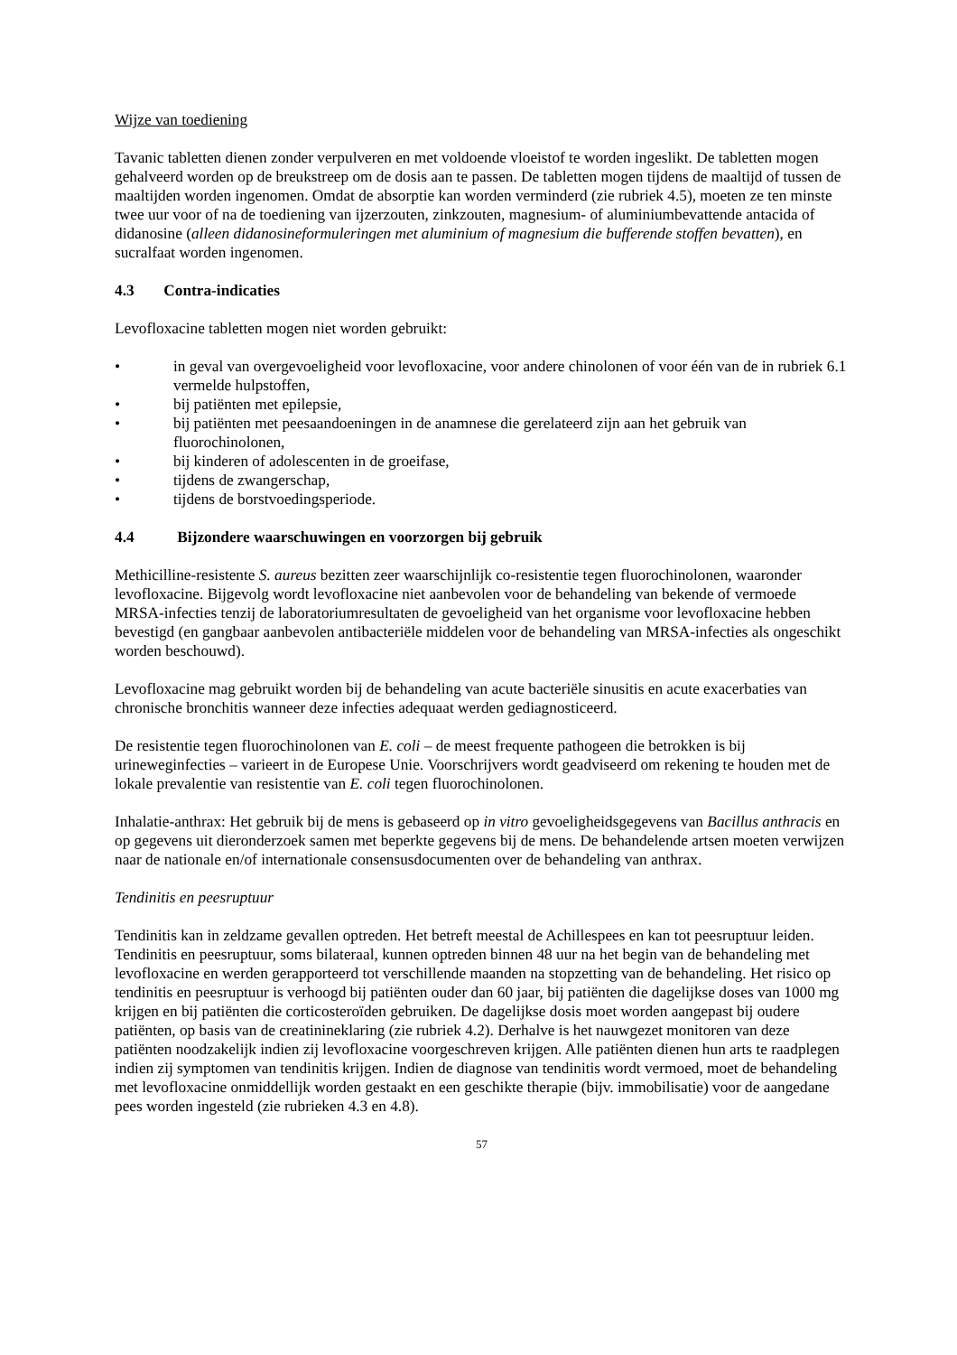Wijze van toediening
Tavanic tabletten dienen zonder verpulveren en met voldoende vloeistof te worden ingeslikt. De tabletten mogen gehalveerd worden op de breukstreep om de dosis aan te passen. De tabletten mogen tijdens de maaltijd of tussen de maaltijden worden ingenomen. Omdat de absorptie kan worden verminderd (zie rubriek 4.5), moeten ze ten minste twee uur voor of na de toediening van ijzerzouten, zinkzouten, magnesium- of aluminiumbevattende antacida of didanosine (alleen didanosineformuleringen met aluminium of magnesium die bufferende stoffen bevatten), en sucralfaat worden ingenomen.
4.3 Contra-indicaties
Levofloxacine tabletten mogen niet worden gebruikt:
• in geval van overgevoeligheid voor levofloxacine, voor andere chinolonen of voor één van de in rubriek 6.1 vermelde hulpstoffen,
• bij patiënten met epilepsie,
• bij patiënten met peesaandoeningen in de anamnese die gerelateerd zijn aan het gebruik van fluorochinolonen,
• bij kinderen of adolescenten in de groeifase,
• tijdens de zwangerschap,
• tijdens de borstvoedingsperiode.
4.4 Bijzondere waarschuwingen en voorzorgen bij gebruik
Methicilline-resistente S. aureus bezitten zeer waarschijnlijk co-resistentie tegen fluorochinolonen, waaronder levofloxacine. Bijgevolg wordt levofloxacine niet aanbevolen voor de behandeling van bekende of vermoede MRSA-infecties tenzij de laboratoriumresultaten de gevoeligheid van het organisme voor levofloxacine hebben bevestigd (en gangbaar aanbevolen antibacteriële middelen voor de behandeling van MRSA-infecties als ongeschikt worden beschouwd).
Levofloxacine mag gebruikt worden bij de behandeling van acute bacteriële sinusitis en acute exacerbaties van chronische bronchitis wanneer deze infecties adequaat werden gediagnosticeerd.
De resistentie tegen fluorochinolonen van E. coli – de meest frequente pathogeen die betrokken is bij urineweginfecties – varieert in de Europese Unie. Voorschrijvers wordt geadviseerd om rekening te houden met de lokale prevalentie van resistentie van E. coli tegen fluorochinolonen.
Inhalatie-anthrax: Het gebruik bij de mens is gebaseerd op in vitro gevoeligheidsgegevens van Bacillus anthracis en op gegevens uit dieronderzoek samen met beperkte gegevens bij de mens. De behandelende artsen moeten verwijzen naar de nationale en/of internationale consensusdocumenten over de behandeling van anthrax.
Tendinitis en peesruptuur
Tendinitis kan in zeldzame gevallen optreden. Het betreft meestal de Achillespees en kan tot peesruptuur leiden. Tendinitis en peesruptuur, soms bilateraal, kunnen optreden binnen 48 uur na het begin van de behandeling met levofloxacine en werden gerapporteerd tot verschillende maanden na stopzetting van de behandeling. Het risico op tendinitis en peesruptuur is verhoogd bij patiënten ouder dan 60 jaar, bij patiënten die dagelijkse doses van 1000 mg krijgen en bij patiënten die corticosteroïden gebruiken. De dagelijkse dosis moet worden aangepast bij oudere patiënten, op basis van de creatinineklaring (zie rubriek 4.2). Derhalve is het nauwgezet monitoren van deze patiënten noodzakelijk indien zij levofloxacine voorgeschreven krijgen. Alle patiënten dienen hun arts te raadplegen indien zij symptomen van tendinitis krijgen. Indien de diagnose van tendinitis wordt vermoed, moet de behandeling met levofloxacine onmiddellijk worden gestaakt en een geschikte therapie (bijv. immobilisatie) voor de aangedane pees worden ingesteld (zie rubrieken 4.3 en 4.8).
57